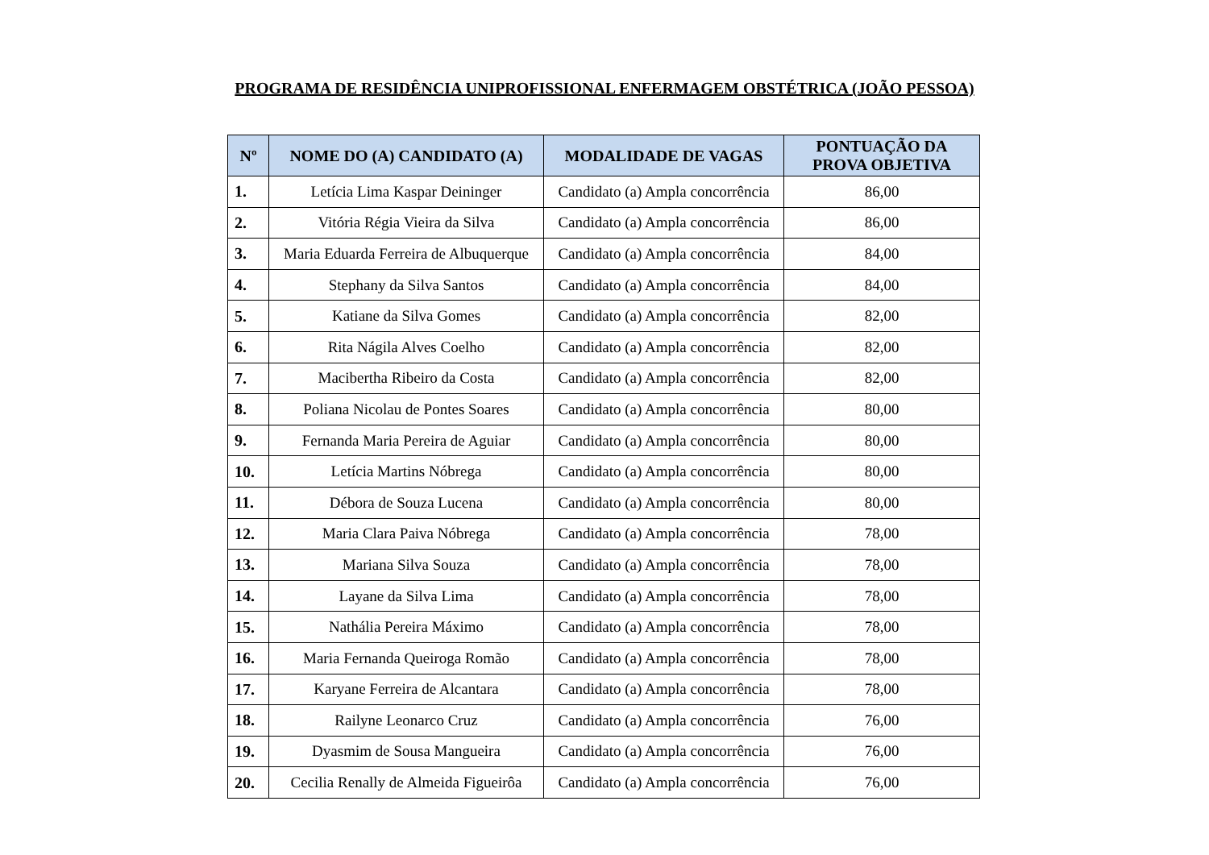PROGRAMA DE RESIDÊNCIA UNIPROFISSIONAL ENFERMAGEM OBSTÉTRICA (JOÃO PESSOA)
| Nº | NOME DO (A) CANDIDATO (A) | MODALIDADE DE VAGAS | PONTUAÇÃO DA PROVA OBJETIVA |
| --- | --- | --- | --- |
| 1. | Letícia Lima Kaspar Deininger | Candidato (a) Ampla concorrência | 86,00 |
| 2. | Vitória Régia Vieira da Silva | Candidato (a) Ampla concorrência | 86,00 |
| 3. | Maria Eduarda Ferreira de Albuquerque | Candidato (a) Ampla concorrência | 84,00 |
| 4. | Stephany da Silva Santos | Candidato (a) Ampla concorrência | 84,00 |
| 5. | Katiane da Silva Gomes | Candidato (a) Ampla concorrência | 82,00 |
| 6. | Rita Nágila Alves Coelho | Candidato (a) Ampla concorrência | 82,00 |
| 7. | Macibertha Ribeiro da Costa | Candidato (a) Ampla concorrência | 82,00 |
| 8. | Poliana Nicolau de Pontes Soares | Candidato (a) Ampla concorrência | 80,00 |
| 9. | Fernanda Maria Pereira de Aguiar | Candidato (a) Ampla concorrência | 80,00 |
| 10. | Letícia Martins Nóbrega | Candidato (a) Ampla concorrência | 80,00 |
| 11. | Débora de Souza Lucena | Candidato (a) Ampla concorrência | 80,00 |
| 12. | Maria Clara Paiva Nóbrega | Candidato (a) Ampla concorrência | 78,00 |
| 13. | Mariana Silva Souza | Candidato (a) Ampla concorrência | 78,00 |
| 14. | Layane da Silva Lima | Candidato (a) Ampla concorrência | 78,00 |
| 15. | Nathália Pereira Máximo | Candidato (a) Ampla concorrência | 78,00 |
| 16. | Maria Fernanda Queiroga Romão | Candidato (a) Ampla concorrência | 78,00 |
| 17. | Karyane Ferreira de Alcantara | Candidato (a) Ampla concorrência | 78,00 |
| 18. | Railyne Leonarco Cruz | Candidato (a) Ampla concorrência | 76,00 |
| 19. | Dyasmim de Sousa Mangueira | Candidato (a) Ampla concorrência | 76,00 |
| 20. | Cecilia Renally de Almeida Figueirôa | Candidato (a) Ampla concorrência | 76,00 |